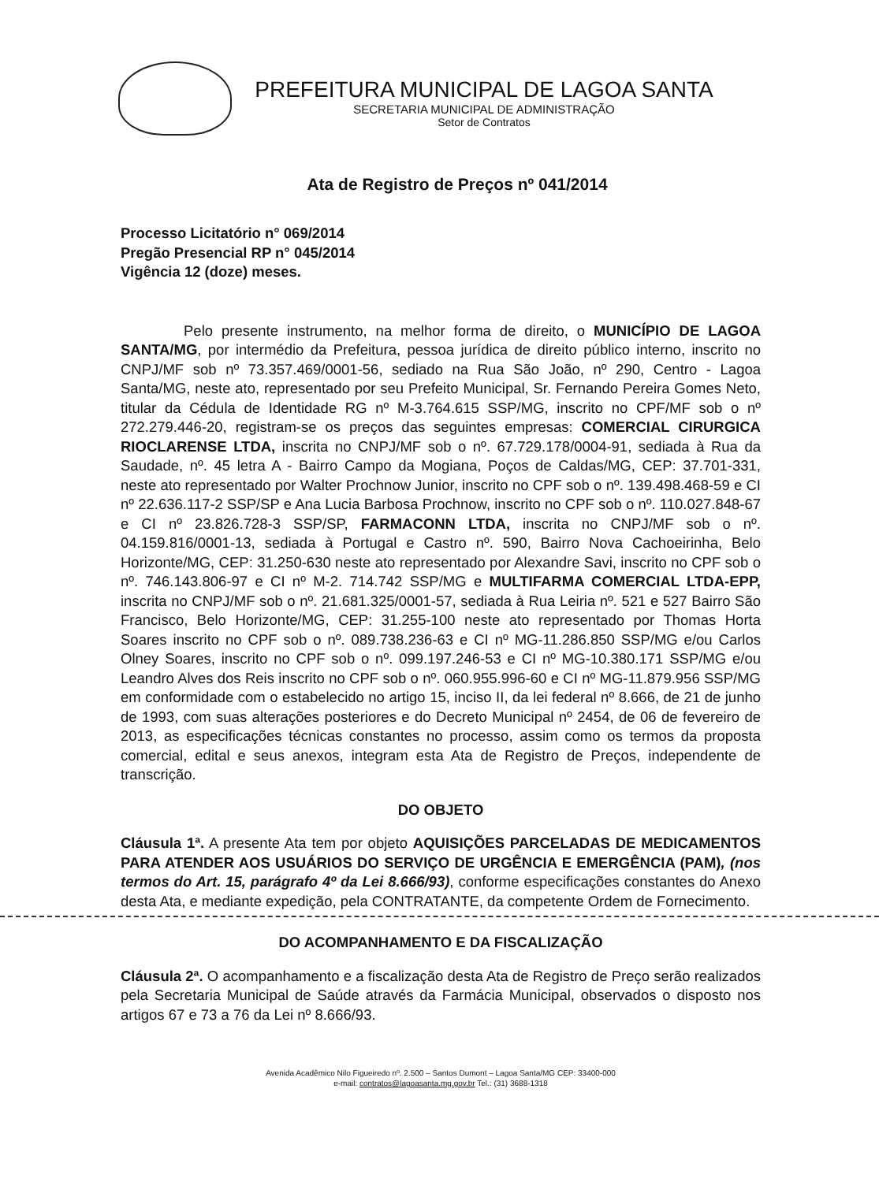PREFEITURA MUNICIPAL DE LAGOA SANTA
SECRETARIA MUNICIPAL DE ADMINISTRAÇÃO
Setor de Contratos
Ata de Registro de Preços nº 041/2014
Processo Licitatório n° 069/2014
Pregão Presencial RP n° 045/2014
Vigência 12 (doze) meses.
Pelo presente instrumento, na melhor forma de direito, o MUNICÍPIO DE LAGOA SANTA/MG, por intermédio da Prefeitura, pessoa jurídica de direito público interno, inscrito no CNPJ/MF sob nº 73.357.469/0001-56, sediado na Rua São João, nº 290, Centro - Lagoa Santa/MG, neste ato, representado por seu Prefeito Municipal, Sr. Fernando Pereira Gomes Neto, titular da Cédula de Identidade RG nº M-3.764.615 SSP/MG, inscrito no CPF/MF sob o nº 272.279.446-20, registram-se os preços das seguintes empresas: COMERCIAL CIRURGICA RIOCLARENSE LTDA, inscrita no CNPJ/MF sob o nº. 67.729.178/0004-91, sediada à Rua da Saudade, nº. 45 letra A - Bairro Campo da Mogiana, Poços de Caldas/MG, CEP: 37.701-331, neste ato representado por Walter Prochnow Junior, inscrito no CPF sob o nº. 139.498.468-59 e CI nº 22.636.117-2 SSP/SP e Ana Lucia Barbosa Prochnow, inscrito no CPF sob o nº. 110.027.848-67 e CI nº 23.826.728-3 SSP/SP, FARMACONN LTDA, inscrita no CNPJ/MF sob o nº. 04.159.816/0001-13, sediada à Portugal e Castro nº. 590, Bairro Nova Cachoeirinha, Belo Horizonte/MG, CEP: 31.250-630 neste ato representado por Alexandre Savi, inscrito no CPF sob o nº. 746.143.806-97 e CI nº M-2. 714.742 SSP/MG e MULTIFARMA COMERCIAL LTDA-EPP, inscrita no CNPJ/MF sob o nº. 21.681.325/0001-57, sediada à Rua Leiria nº. 521 e 527 Bairro São Francisco, Belo Horizonte/MG, CEP: 31.255-100 neste ato representado por Thomas Horta Soares inscrito no CPF sob o nº. 089.738.236-63 e CI nº MG-11.286.850 SSP/MG e/ou Carlos Olney Soares, inscrito no CPF sob o nº. 099.197.246-53 e CI nº MG-10.380.171 SSP/MG e/ou Leandro Alves dos Reis inscrito no CPF sob o nº. 060.955.996-60 e CI nº MG-11.879.956 SSP/MG em conformidade com o estabelecido no artigo 15, inciso II, da lei federal nº 8.666, de 21 de junho de 1993, com suas alterações posteriores e do Decreto Municipal nº 2454, de 06 de fevereiro de 2013, as especificações técnicas constantes no processo, assim como os termos da proposta comercial, edital e seus anexos, integram esta Ata de Registro de Preços, independente de transcrição.
DO OBJETO
Cláusula 1ª. A presente Ata tem por objeto AQUISIÇÕES PARCELADAS DE MEDICAMENTOS PARA ATENDER AOS USUÁRIOS DO SERVIÇO DE URGÊNCIA E EMERGÊNCIA (PAM), (nos termos do Art. 15, parágrafo 4º da Lei 8.666/93), conforme especificações constantes do Anexo desta Ata, e mediante expedição, pela CONTRATANTE, da competente Ordem de Fornecimento.
DO ACOMPANHAMENTO E DA FISCALIZAÇÃO
Cláusula 2ª. O acompanhamento e a fiscalização desta Ata de Registro de Preço serão realizados pela Secretaria Municipal de Saúde através da Farmácia Municipal, observados o disposto nos artigos 67 e 73 a 76 da Lei nº 8.666/93.
Avenida Acadêmico Nilo Figueiredo nº. 2.500 – Santos Dumont – Lagoa Santa/MG CEP: 33400-000
e-mail: contratos@lagoasanta.mg.gov.br Tel.: (31) 3688-1318